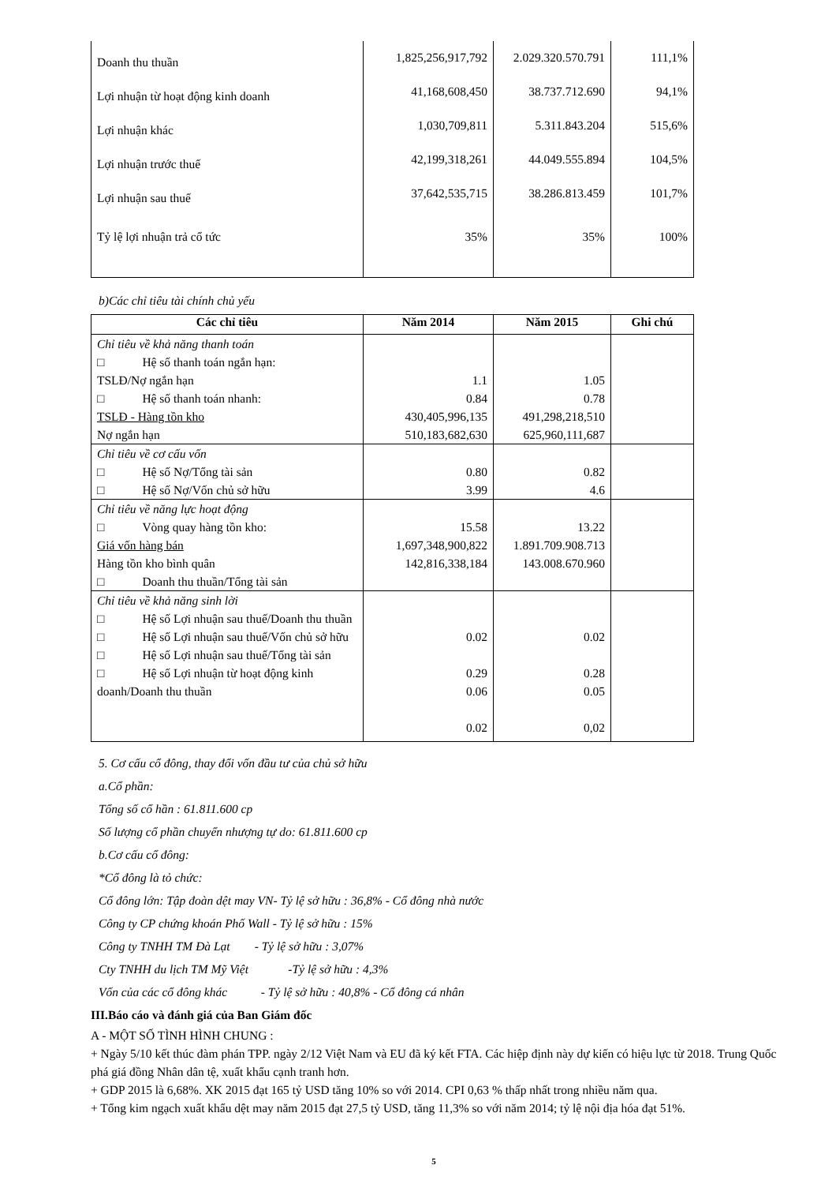| Doanh thu thuần | 1,825,256,917,792 | 2.029.320.570.791 | 111,1% |
| Lợi nhuận từ hoạt động kinh doanh | 41,168,608,450 | 38.737.712.690 | 94,1% |
| Lợi nhuận khác | 1,030,709,811 | 5.311.843.204 | 515,6% |
| Lợi nhuận trước thuế | 42,199,318,261 | 44.049.555.894 | 104,5% |
| Lợi nhuận sau thuế | 37,642,535,715 | 38.286.813.459 | 101,7% |
| Tỷ lệ lợi nhuận trả cổ tức | 35% | 35% | 100% |
b)Các chỉ tiêu tài chính chủ yếu
| Các chỉ tiêu | Năm 2014 | Năm 2015 | Ghi chú |
| --- | --- | --- | --- |
| Chỉ tiêu về khả năng thanh toán □ Hệ số thanh toán ngắn hạn: TSLĐ/Nợ ngắn hạn □ Hệ số thanh toán nhanh: TSLĐ - Hàng tồn kho Nợ ngắn hạn | 1.1 0.84 430,405,996,135 510,183,682,630 | 1.05 0.78 491,298,218,510 625,960,111,687 | |
| Chỉ tiêu về cơ cấu vốn □ Hệ số Nợ/Tổng tài sản □ Hệ số Nợ/Vốn chủ sở hữu | 0.80 3.99 | 0.82 4.6 | |
| Chỉ tiêu về năng lực hoạt động □ Vòng quay hàng tồn kho: Giá vốn hàng bán Hàng tồn kho bình quân □ Doanh thu thuần/Tổng tài sản | 15.58 1,697,348,900,822 142,816,338,184 | 13.22 1.891.709.908.713 143.008.670.960 | |
| Chỉ tiêu về khả năng sinh lời □ Hệ số Lợi nhuận sau thuế/Doanh thu thuần □ Hệ số Lợi nhuận sau thuế/Vốn chủ sở hữu □ Hệ số Lợi nhuận sau thuế/Tổng tài sản □ Hệ số Lợi nhuận từ hoạt động kinh doanh/Doanh thu thuần | 0.02 0.29 0.06 0.02 | 0.02 0.28 0.05 0,02 | |
5. Cơ cấu cổ đông, thay đổi vốn đầu tư của chủ sở hữu
a.Cổ phần:
Tổng số cổ hần : 61.811.600 cp
Số lượng cổ phần chuyển nhượng tự do: 61.811.600 cp
b.Cơ cấu cổ đông:
*Cổ đông là tỏ chức:
Cổ đông lớn: Tập đoàn dệt may VN- Tỷ lệ sở hữu : 36,8% - Cổ đông nhà nước
Công ty CP chứng khoán Phố Wall - Tỷ lệ sở hữu : 15%
Công ty TNHH TM Đà Lạt - Tỷ lệ sở hữu : 3,07%
Cty TNHH du lịch TM Mỹ Việt -Tỷ lệ sở hữu : 4,3%
Vốn của các cổ đông khác - Tỷ lệ sở hữu : 40,8% - Cổ đông cá nhân
III.Báo cáo và đánh giá của Ban Giám đốc
A - MỘT SỐ TÌNH HÌNH CHUNG :
+ Ngày 5/10 kết thúc đàm phán TPP. ngày 2/12 Việt Nam và EU đã ký kết FTA. Các hiệp định này dự kiến có hiệu lực từ 2018. Trung Quốc phá giá đồng Nhân dân tệ, xuất khẩu cạnh tranh hơn.
+ GDP 2015 là 6,68%. XK 2015 đạt 165 tỷ USD tăng 10% so với 2014. CPI 0,63 % thấp nhất trong nhiều năm qua.
+ Tổng kim ngạch xuất khẩu dệt may năm 2015 đạt 27,5 tỷ USD, tăng 11,3% so với năm 2014; tỷ lệ nội địa hóa đạt 51%.
5